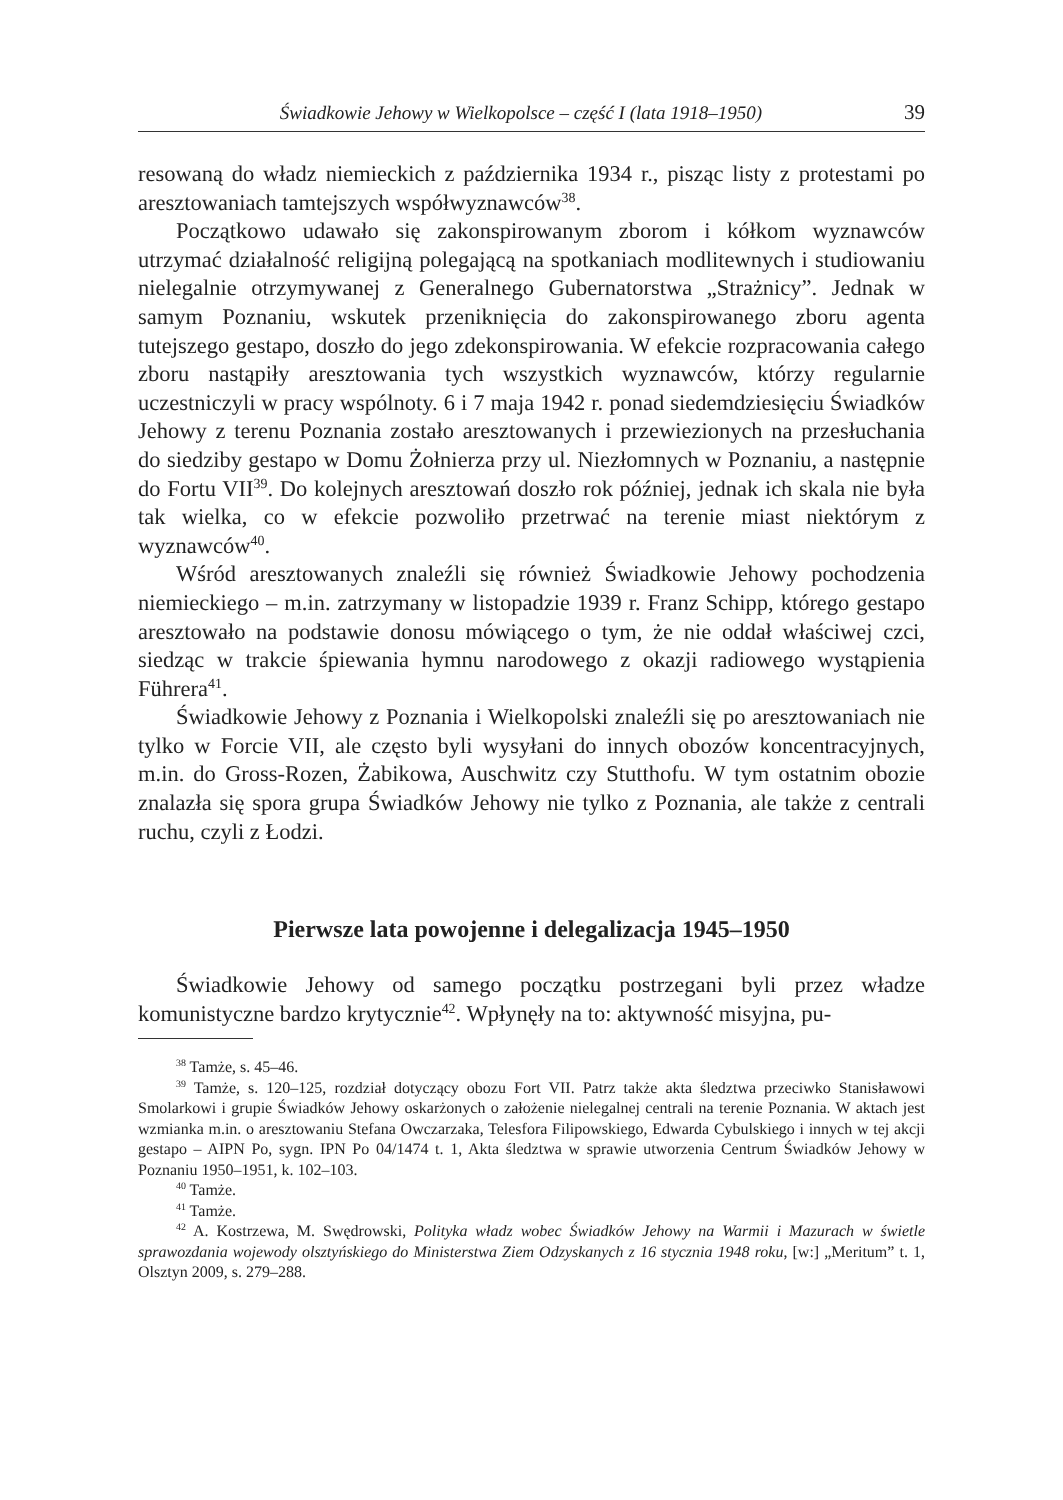Świadkowie Jehowy w Wielkopolsce – część I (lata 1918–1950) 39
resowaną do władz niemieckich z października 1934 r., pisząc listy z protestami po aresztowaniach tamtejszych współwyznawców<sup>38</sup>.
Początkowo udawało się zakonspirowanym zborom i kółkom wyznawców utrzymać działalność religijną polegającą na spotkaniach modlitewnych i studiowaniu nielegalnie otrzymywanej z Generalnego Gubernatorstwa „Strażnicy”. Jednak w samym Poznaniu, wskutek przeniknięcia do zakonspirowanego zboru agenta tutejszego gestapo, doszło do jego zdekonspirowania. W efekcie rozpracowania całego zboru nastąpiły aresztowania tych wszystkich wyznawców, którzy regularnie uczestniczyli w pracy wspólnoty. 6 i 7 maja 1942 r. ponad siedemdziesięciu Świadków Jehowy z terenu Poznania zostało aresztowanych i przewiezionych na przesłuchania do siedziby gestapo w Domu Żołnierza przy ul. Niezłomnych w Poznaniu, a następnie do Fortu VII<sup>39</sup>. Do kolejnych aresztowań doszło rok później, jednak ich skala nie była tak wielka, co w efekcie pozwoliło przetrwać na terenie miast niektórym z wyznawców<sup>40</sup>.
Wśród aresztowanych znaleźli się również Świadkowie Jehowy pochodzenia niemieckiego – m.in. zatrzymany w listopadzie 1939 r. Franz Schipp, którego gestapo aresztowało na podstawie donosu mówiącego o tym, że nie oddał właściwej czci, siedząc w trakcie śpiewania hymnu narodowego z okazji radiowego wystąpienia Führera<sup>41</sup>.
Świadkowie Jehowy z Poznania i Wielkopolski znaleźli się po aresztowaniach nie tylko w Forcie VII, ale często byli wysyłani do innych obozów koncentracyjnych, m.in. do Gross-Rozen, Żabikowa, Auschwitz czy Stutthofu. W tym ostatnim obozie znalazła się spora grupa Świadków Jehowy nie tylko z Poznania, ale także z centrali ruchu, czyli z Łodzi.
Pierwsze lata powojenne i delegalizacja 1945–1950
Świadkowie Jehowy od samego początku postrzegani byli przez władze komunistyczne bardzo krytycznie<sup>42</sup>. Wpłynęły na to: aktywność misyjna, pu-
<sup>38</sup> Tamże, s. 45–46.
<sup>39</sup> Tamże, s. 120–125, rozdział dotyczący obozu Fort VII. Patrz także akta śledztwa przeciwko Stanisławowi Smolarkowi i grupie Świadków Jehowy oskarżonych o założenie nielegalnej centrali na terenie Poznania. W aktach jest wzmianka m.in. o aresztowaniu Stefana Owczarzaka, Telesfora Filipowskiego, Edwarda Cybulskiego i innych w tej akcji gestapo – AIPN Po, sygn. IPN Po 04/1474 t. 1, Akta śledztwa w sprawie utworzenia Centrum Świadków Jehowy w Poznaniu 1950–1951, k. 102–103.
<sup>40</sup> Tamże.
<sup>41</sup> Tamże.
<sup>42</sup> A. Kostrzewa, M. Swędrowski, Polityka władz wobec Świadków Jehowy na Warmii i Mazurach w świetle sprawozdania wojewody olsztyńskiego do Ministerstwa Ziem Odzyskanych z 16 stycznia 1948 roku, [w:] „Meritum” t. 1, Olsztyn 2009, s. 279–288.